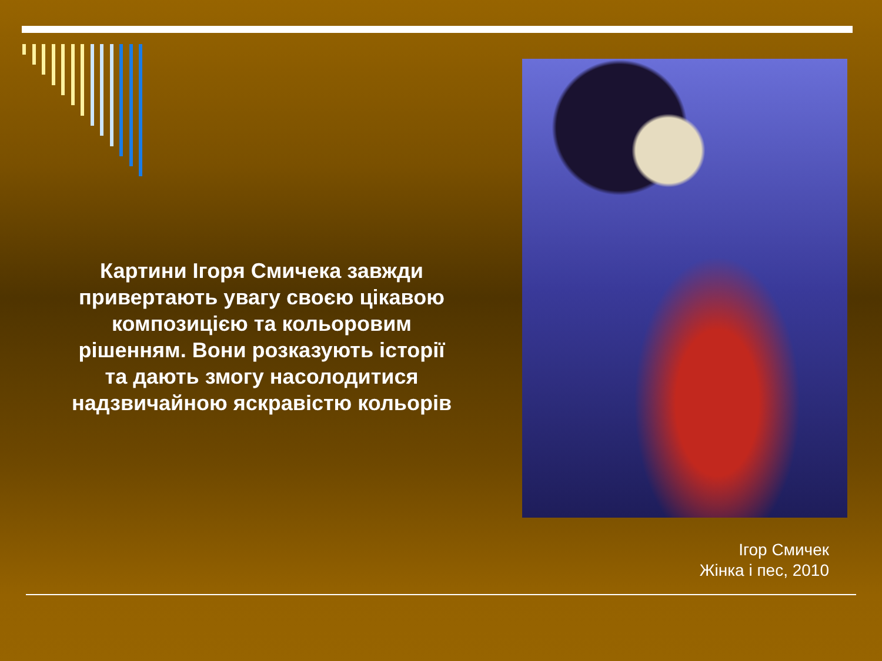Картини Ігоря Смичека завжди привертають увагу своєю цікавою композицією та кольоровим рішенням. Вони розказують історії та дають змогу насолодитися надзвичайною яскравістю кольорів
Ігор Смичек
Жінка і пес, 2010